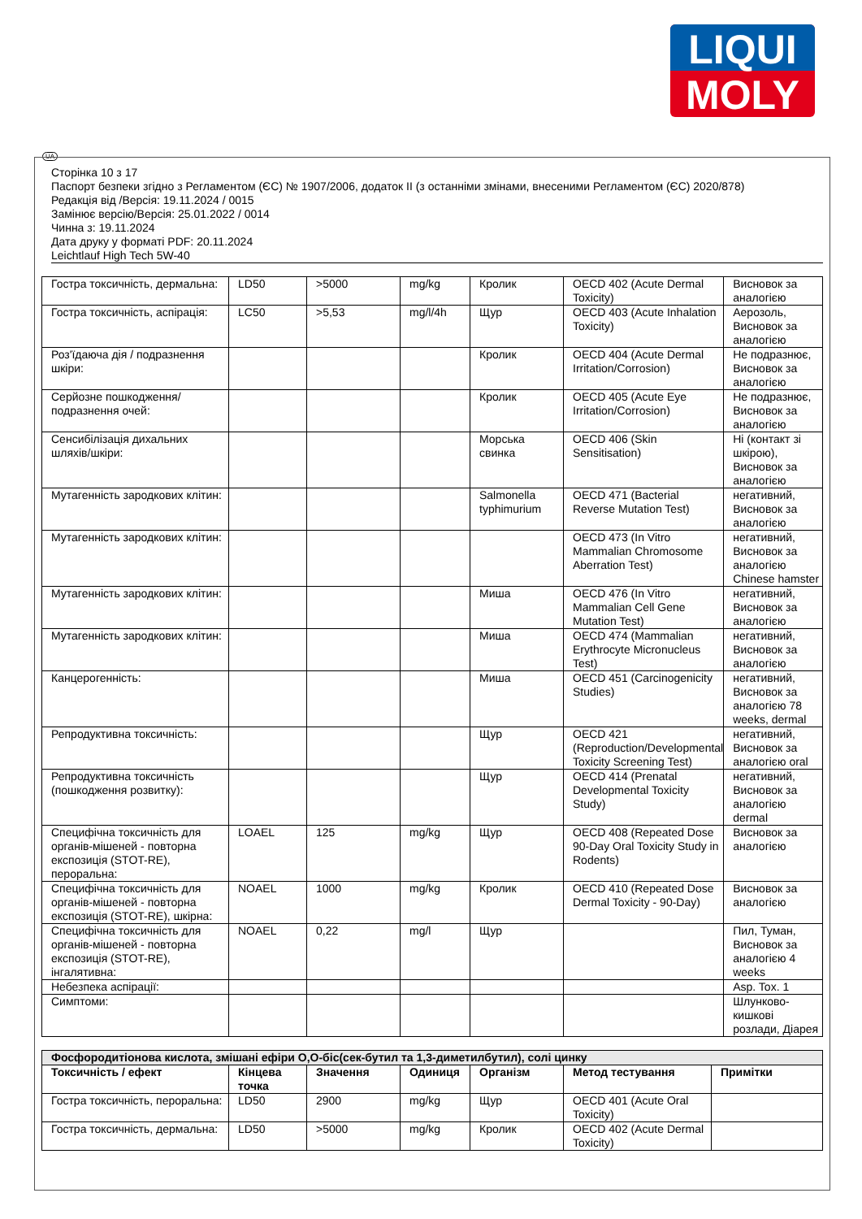LIQUI
MOLY
UA
Сторінка 10 з 17
Паспорт безпеки згідно з Регламентом (ЄС) № 1907/2006, додаток II (з останніми змінами, внесеними Регламентом (ЄС) 2020/878)
Редакція від /Версія: 19.11.2024 / 0015
Замінює версію/Версія: 25.01.2022 / 0014
Чинна з: 19.11.2024
Дата друку у форматі PDF: 20.11.2024
Leichtlauf High Tech 5W-40
| Гостра токсичність, дермальна: | LD50 | >5000 | mg/kg | Кролик | OECD 402 (Acute Dermal Toxicity) | Висновок за аналогією |
| Гостра токсичність, аспірація: | LC50 | >5,53 | mg/l/4h | Щур | OECD 403 (Acute Inhalation Toxicity) | Аерозоль, Висновок за аналогією |
| Роз'їдаюча дія / подразнення шкіри: | | | | Кролик | OECD 404 (Acute Dermal Irritation/Corrosion) | Не подразнює, Висновок за аналогією |
| Серйозне пошкодження/подразнення очей: | | | | Кролик | OECD 405 (Acute Eye Irritation/Corrosion) | Не подразнює, Висновок за аналогією |
| Сенсибілізація дихальних шляхів/шкіри: | | | | Морська свинка | OECD 406 (Skin Sensitisation) | Ні (контакт зі шкірою), Висновок за аналогією |
| Мутагенність зародкових клітин: | | | | Salmonella typhimurium | OECD 471 (Bacterial Reverse Mutation Test) | негативний, Висновок за аналогією |
| Мутагенність зародкових клітин: | | | | | OECD 473 (In Vitro Mammalian Chromosome Aberration Test) | негативний, Висновок за аналогією Chinese hamster |
| Мутагенність зародкових клітин: | | | | Миша | OECD 476 (In Vitro Mammalian Cell Gene Mutation Test) | негативний, Висновок за аналогією |
| Мутагенність зародкових клітин: | | | | Миша | OECD 474 (Mammalian Erythrocyte Micronucleus Test) | негативний, Висновок за аналогією |
| Канцерогенність: | | | | Миша | OECD 451 (Carcinogenicity Studies) | негативний, Висновок за аналогією 78 weeks, dermal |
| Репродуктивна токсичність: | | | | Щур | OECD 421 (Reproduction/Developmental Toxicity Screening Test) | негативний, Висновок за аналогією oral |
| Репродуктивна токсичність (пошкодження розвитку): | | | | Щур | OECD 414 (Prenatal Developmental Toxicity Study) | негативний, Висновок за аналогією dermal |
| Специфічна токсичність для органів-мішеней - повторна експозиція (STOT-RE), пероральна: | LOAEL | 125 | mg/kg | Щур | OECD 408 (Repeated Dose 90-Day Oral Toxicity Study in Rodents) | Висновок за аналогією |
| Специфічна токсичність для органів-мішеней - повторна експозиція (STOT-RE), шкірна: | NOAEL | 1000 | mg/kg | Кролик | OECD 410 (Repeated Dose Dermal Toxicity - 90-Day) | Висновок за аналогією |
| Специфічна токсичність для органів-мішеней - повторна експозиція (STOT-RE), інгалятивна: | NOAEL | 0,22 | mg/l | Щур | | Пил, Туман, Висновок за аналогією 4 weeks |
| Небезпека аспірації: | | | | | | Asp. Tox. 1 |
| Симптоми: | | | | | | Шлунково-кишкові розлади, Діарея |
| Фосфородитіонова кислота, змішані ефіри O,O-біс(сек-бутил та 1,3-диметилбутил), солі цинку | | | | | | |
| Токсичність / ефект | Кінцева точка | Значення | Одиниця | Організм | Метод тестування | Примітки |
| Гостра токсичність, пероральна: | LD50 | 2900 | mg/kg | Щур | OECD 401 (Acute Oral Toxicity) | |
| Гостра токсичність, дермальна: | LD50 | >5000 | mg/kg | Кролик | OECD 402 (Acute Dermal Toxicity) | |